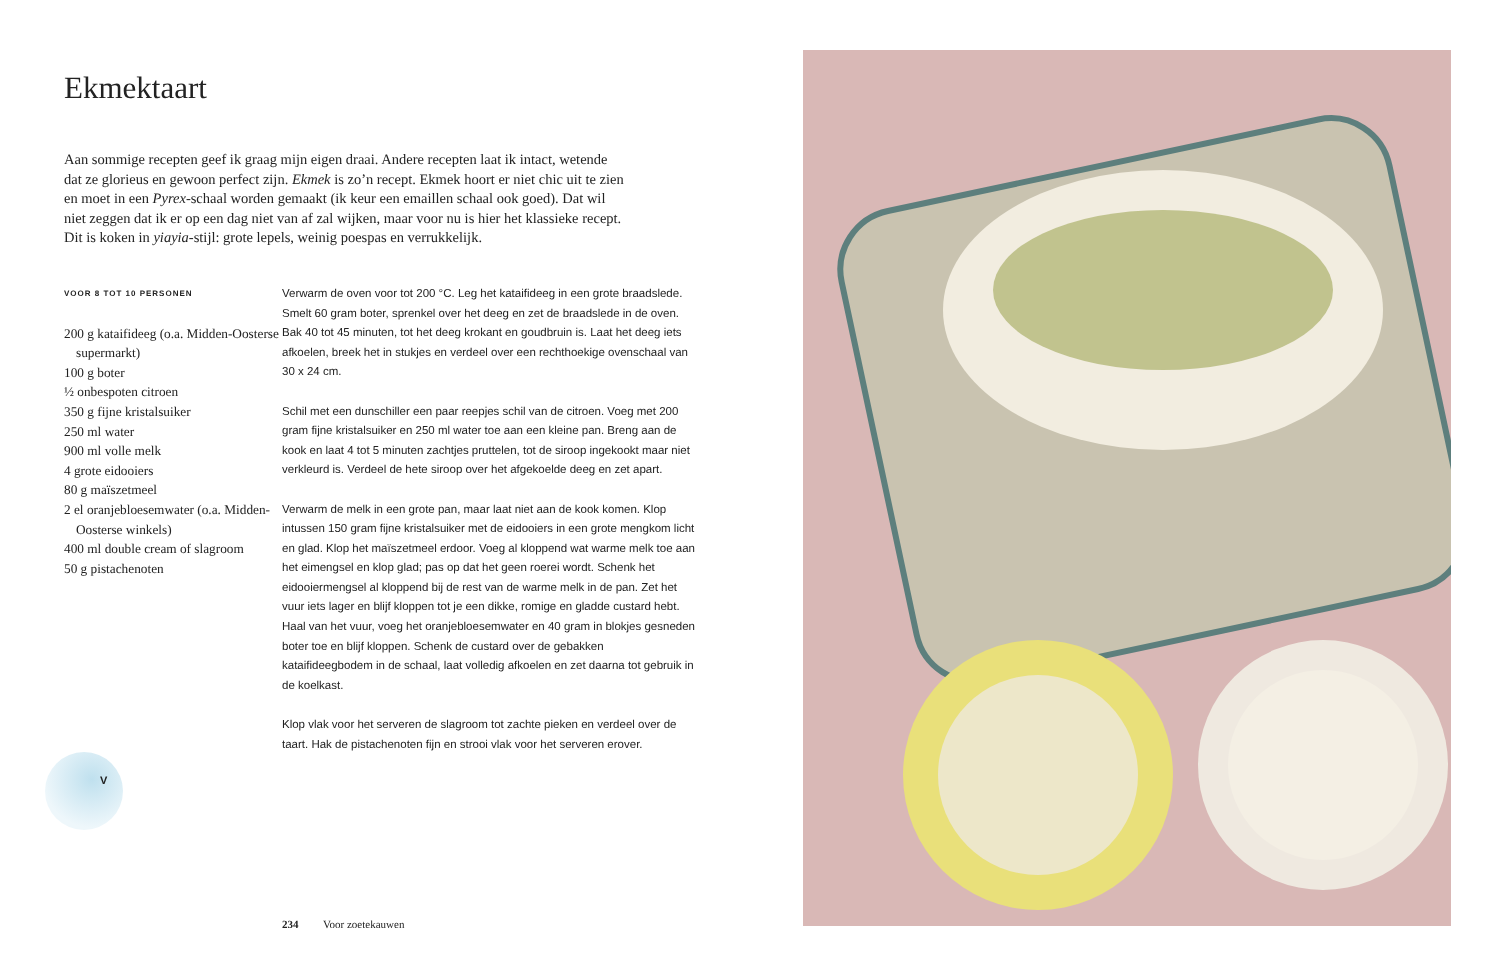Ekmektaart
Aan sommige recepten geef ik graag mijn eigen draai. Andere recepten laat ik intact, wetende dat ze glorieus en gewoon perfect zijn. Ekmek is zo’n recept. Ekmek hoort er niet chic uit te zien en moet in een Pyrex-schaal worden gemaakt (ik keur een emaillen schaal ook goed). Dat wil niet zeggen dat ik er op een dag niet van af zal wijken, maar voor nu is hier het klassieke recept. Dit is koken in yiayia-stijl: grote lepels, weinig poespas en verrukkelijk.
VOOR 8 TOT 10 PERSONEN
200 g kataifideeg (o.a. Midden-Oosterse supermarkt)
100 g boter
½ onbespoten citroen
350 g fijne kristalsuiker
250 ml water
900 ml volle melk
4 grote eidooiers
80 g maïszetmeel
2 el oranjebloesemwater (o.a. Midden-Oosterse winkels)
400 ml double cream of slagroom
50 g pistachenoten
Verwarm de oven voor tot 200 °C. Leg het kataifideeg in een grote braadslede. Smelt 60 gram boter, sprenkel over het deeg en zet de braadslede in de oven. Bak 40 tot 45 minuten, tot het deeg krokant en goudbruin is. Laat het deeg iets afkoelen, breek het in stukjes en verdeel over een rechthoekige ovenschaal van 30 x 24 cm.
Schil met een dunschiller een paar reepjes schil van de citroen. Voeg met 200 gram fijne kristalsuiker en 250 ml water toe aan een kleine pan. Breng aan de kook en laat 4 tot 5 minuten zachtjes pruttelen, tot de siroop ingekookt maar niet verkleurd is. Verdeel de hete siroop over het afgekoelde deeg en zet apart.
Verwarm de melk in een grote pan, maar laat niet aan de kook komen. Klop intussen 150 gram fijne kristalsuiker met de eidooiers in een grote mengkom licht en glad. Klop het maïszetmeel erdoor. Voeg al kloppend wat warme melk toe aan het eimengsel en klop glad; pas op dat het geen roerei wordt. Schenk het eidooiermengsel al kloppend bij de rest van de warme melk in de pan. Zet het vuur iets lager en blijf kloppen tot je een dikke, romige en gladde custard hebt. Haal van het vuur, voeg het oranjebloesemwater en 40 gram in blokjes gesneden boter toe en blijf kloppen. Schenk de custard over de gebakken kataifideegbodem in de schaal, laat volledig afkoelen en zet daarna tot gebruik in de koelkast.
Klop vlak voor het serveren de slagroom tot zachte pieken en verdeel over de taart. Hak de pistachenoten fijn en strooi vlak voor het serveren erover.
V
234 Voor zoetekauwen